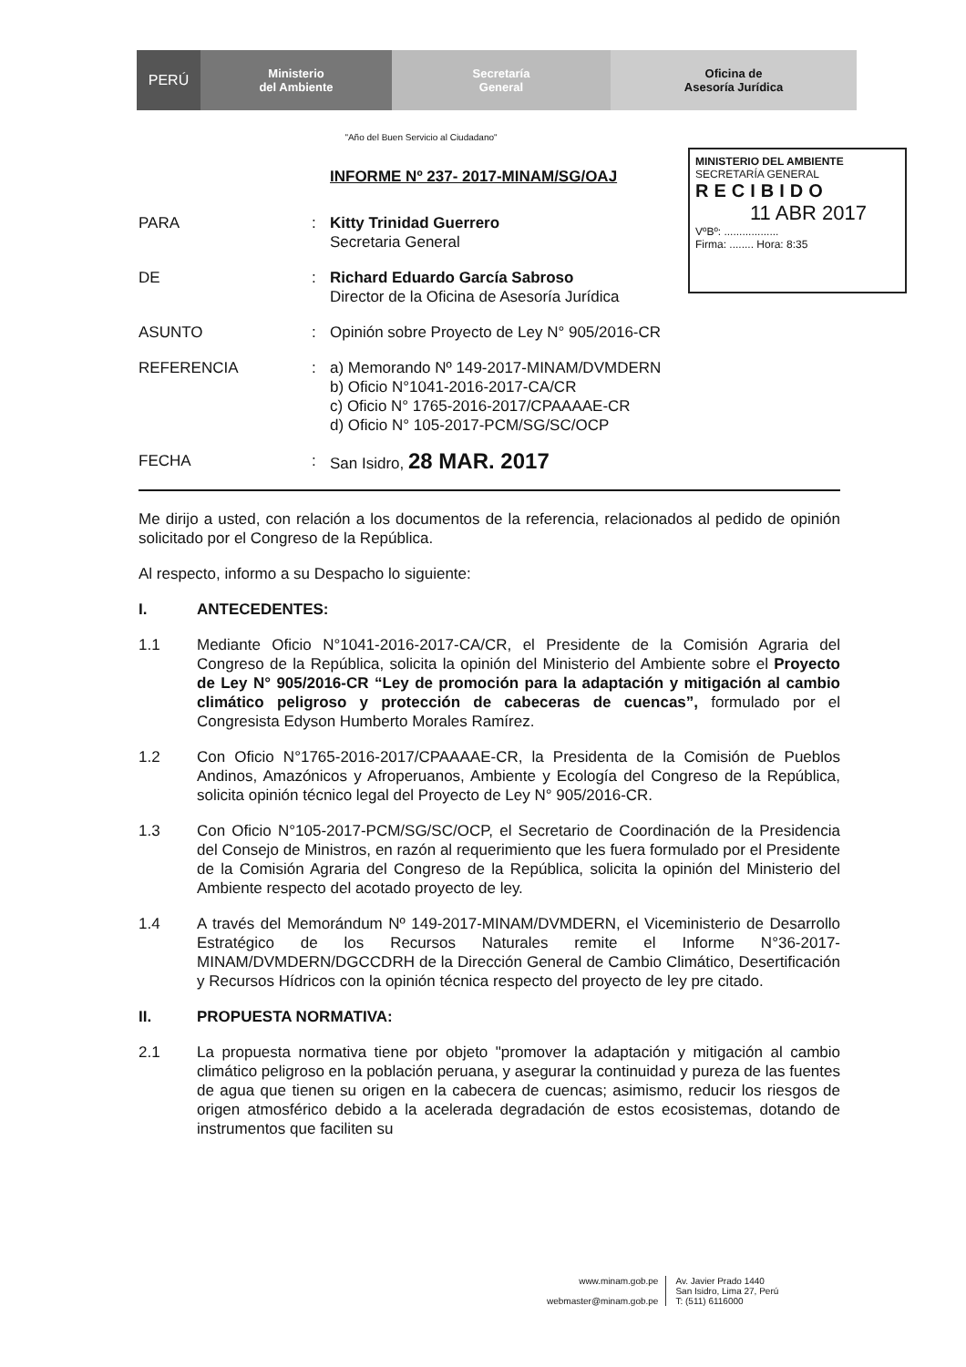PERÚ
Ministerio
del Ambiente
Secretaría
General
Oficina de
Asesoría Jurídica
MINISTERIO DEL AMBIENTE
SECRETARÍA GENERAL
RECIBIDO
11 ABR 2017
VºBº: ..................
Firma: ........ Hora: 8:35
"Año del Buen Servicio al Ciudadano"
INFORME Nº 237- 2017-MINAM/SG/OAJ
PARA : Kitty Trinidad Guerrero
Secretaria General
DE : Richard Eduardo García Sabroso
Director de la Oficina de Asesoría Jurídica
ASUNTO : Opinión sobre Proyecto de Ley N° 905/2016-CR
REFERENCIA : a) Memorando Nº 149-2017-MINAM/DVMDERN
b) Oficio N°1041-2016-2017-CA/CR
c) Oficio N° 1765-2016-2017/CPAAAAE-CR
d) Oficio N° 105-2017-PCM/SG/SC/OCP
FECHA : San Isidro, 28 MAR. 2017
Me dirijo a usted, con relación a los documentos de la referencia, relacionados al pedido de opinión solicitado por el Congreso de la República.
Al respecto, informo a su Despacho lo siguiente:
I. ANTECEDENTES:
1.1 Mediante Oficio N°1041-2016-2017-CA/CR, el Presidente de la Comisión Agraria del Congreso de la República, solicita la opinión del Ministerio del Ambiente sobre el Proyecto de Ley N° 905/2016-CR “Ley de promoción para la adaptación y mitigación al cambio climático peligroso y protección de cabeceras de cuencas”, formulado por el Congresista Edyson Humberto Morales Ramírez.
1.2 Con Oficio N°1765-2016-2017/CPAAAAE-CR, la Presidenta de la Comisión de Pueblos Andinos, Amazónicos y Afroperuanos, Ambiente y Ecología del Congreso de la República, solicita opinión técnico legal del Proyecto de Ley N° 905/2016-CR.
1.3 Con Oficio N°105-2017-PCM/SG/SC/OCP, el Secretario de Coordinación de la Presidencia del Consejo de Ministros, en razón al requerimiento que les fuera formulado por el Presidente de la Comisión Agraria del Congreso de la República, solicita la opinión del Ministerio del Ambiente respecto del acotado proyecto de ley.
1.4 A través del Memorándum Nº 149-2017-MINAM/DVMDERN, el Viceministerio de Desarrollo Estratégico de los Recursos Naturales remite el Informe N°36-2017-MINAM/DVMDERN/DGCCDRH de la Dirección General de Cambio Climático, Desertificación y Recursos Hídricos con la opinión técnica respecto del proyecto de ley pre citado.
II. PROPUESTA NORMATIVA:
2.1 La propuesta normativa tiene por objeto "promover la adaptación y mitigación al cambio climático peligroso en la población peruana, y asegurar la continuidad y pureza de las fuentes de agua que tienen su origen en la cabecera de cuencas; asimismo, reducir los riesgos de origen atmosférico debido a la acelerada degradación de estos ecosistemas, dotando de instrumentos que faciliten su
www.minam.gob.pe
webmaster@minam.gob.pe
Av. Javier Prado 1440
San Isidro, Lima 27, Perú
T: (511) 6116000